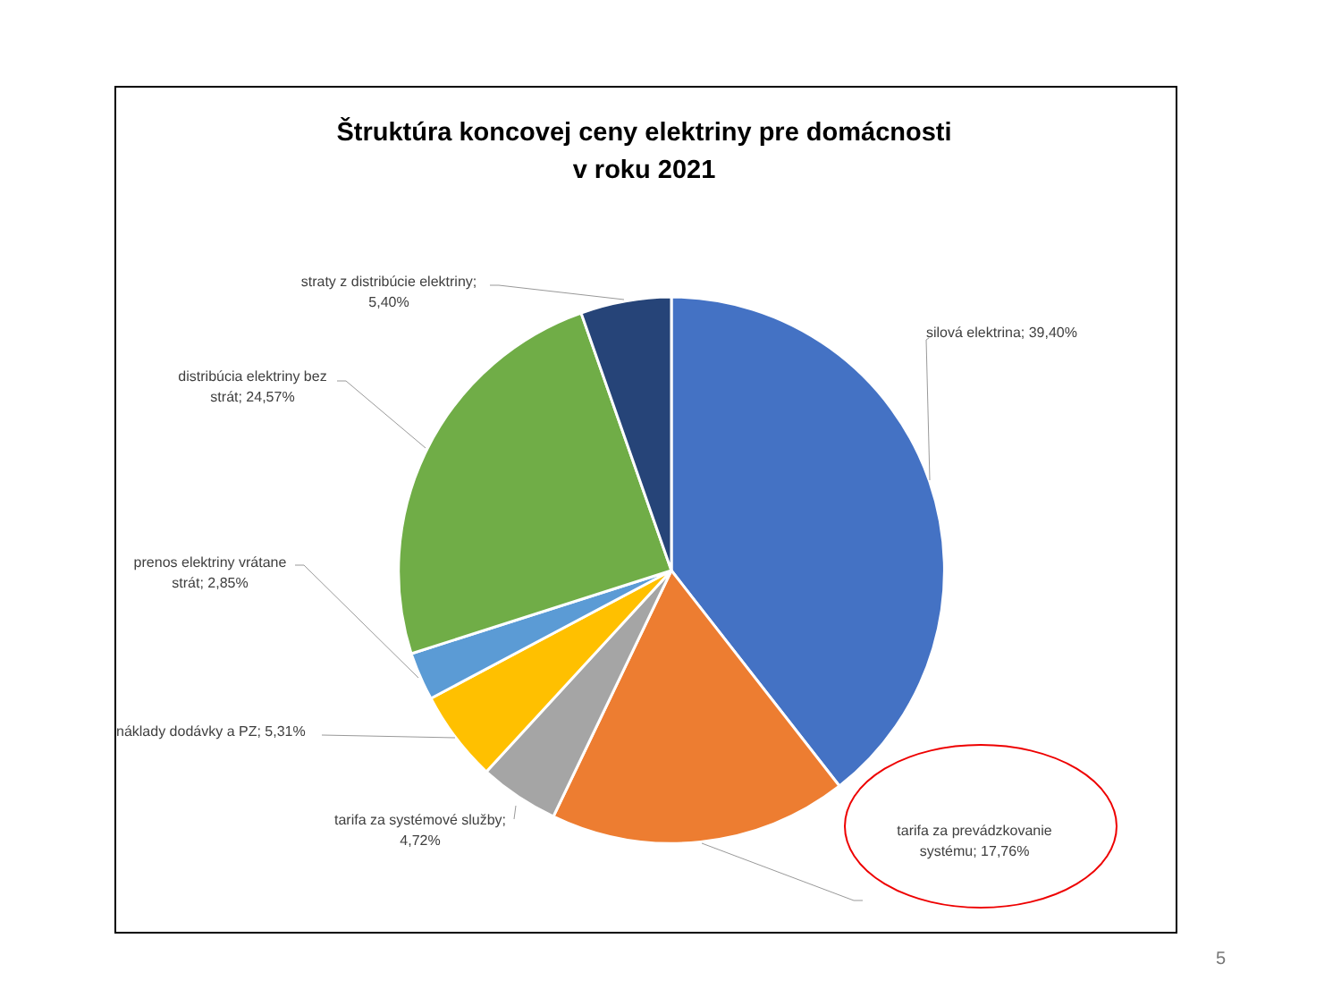Štruktúra koncovej ceny elektriny pre domácnosti
v roku 2021
silová elektrina; 39,40%
tarifa za prevádzkovanie systému; 17,76%
tarifa za systémové služby; 4,72%
náklady dodávky a PZ; 5,31%
prenos elektriny vrátane strát; 2,85%
distribúcia elektriny bez strát; 24,57%
straty z distribúcie elektriny; 5,40%
5